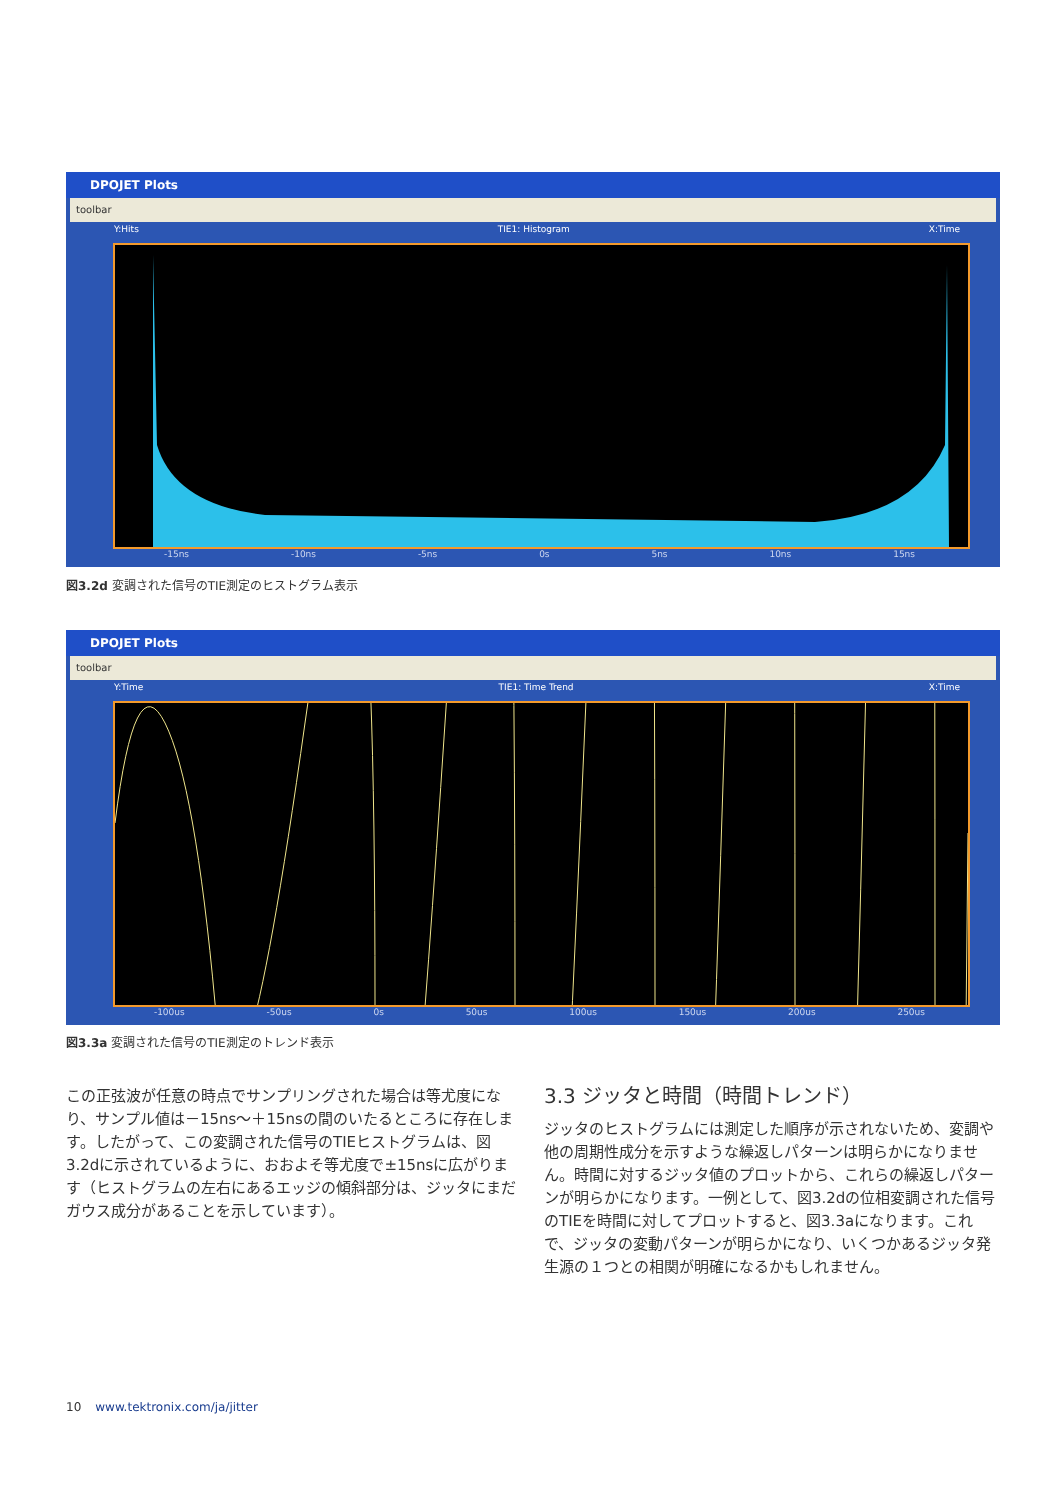DPOJET Plots
toolbar
Y:Hits TIE1: Histogram X:Time
-15ns -10ns -5ns 0s 5ns 10ns 15ns
図3.2d 変調された信号のTIE測定のヒストグラム表示
DPOJET Plots
toolbar
Y:Time TIE1: Time Trend X:Time
-100us -50us 0s 50us 100us 150us 200us 250us
図3.3a 変調された信号のTIE測定のトレンド表示
この正弦波が任意の時点でサンプリングされた場合は等尤度になり、サンプル値は－15ns～＋15nsの間のいたるところに存在します。したがって、この変調された信号のTIEヒストグラムは、図3.2dに示されているように、おおよそ等尤度で±15nsに広がります（ヒストグラムの左右にあるエッジの傾斜部分は、ジッタにまだガウス成分があることを示しています）。
3.3 ジッタと時間（時間トレンド）
ジッタのヒストグラムには測定した順序が示されないため、変調や他の周期性成分を示すような繰返しパターンは明らかになりません。時間に対するジッタ値のプロットから、これらの繰返しパターンが明らかになります。一例として、図3.2dの位相変調された信号のTIEを時間に対してプロットすると、図3.3aになります。これで、ジッタの変動パターンが明らかになり、いくつかあるジッタ発生源の１つとの相関が明確になるかもしれません。
10 www.tektronix.com/ja/jitter